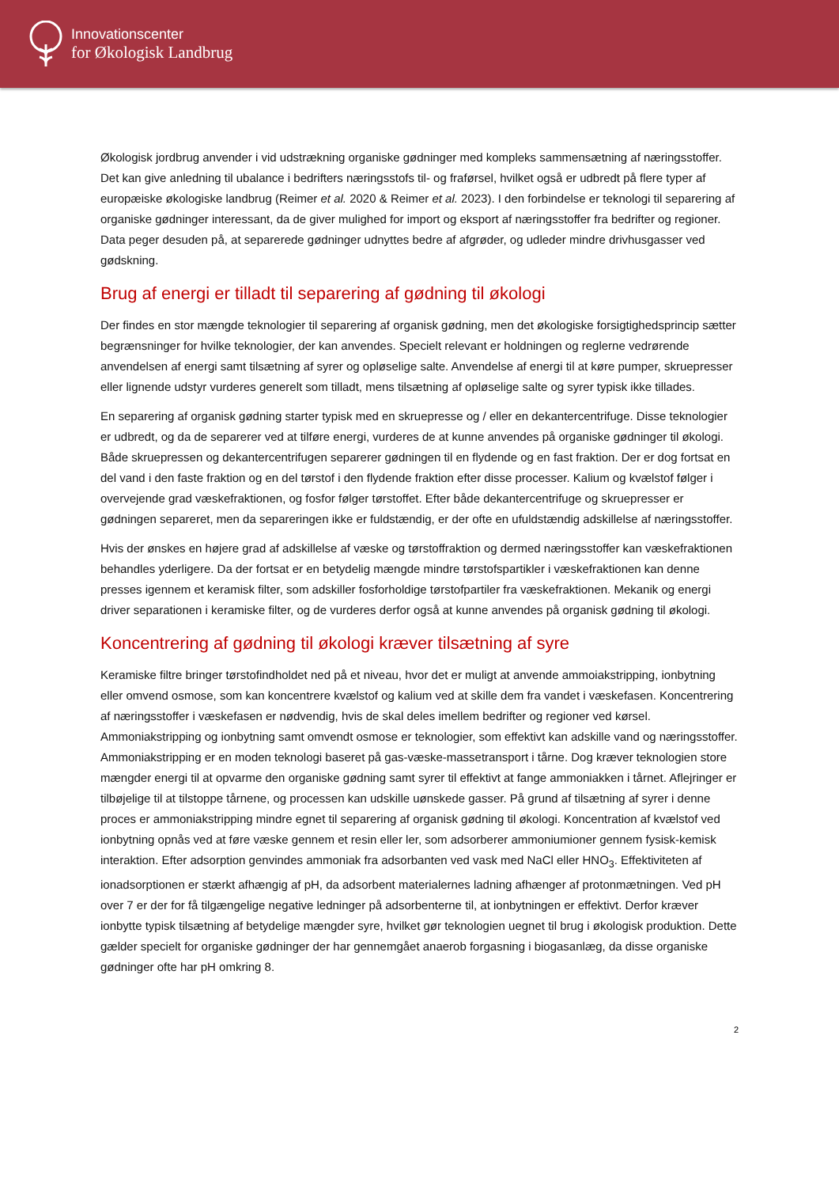Innovationscenter
for Økologisk Landbrug
Økologisk jordbrug anvender i vid udstrækning organiske gødninger med kompleks sammensætning af næringsstoffer. Det kan give anledning til ubalance i bedrifters næringsstofs til- og fraførsel, hvilket også er udbredt på flere typer af europæiske økologiske landbrug (Reimer et al. 2020 & Reimer et al. 2023). I den forbindelse er teknologi til separering af organiske gødninger interessant, da de giver mulighed for import og eksport af næringsstoffer fra bedrifter og regioner. Data peger desuden på, at separerede gødninger udnyttes bedre af afgrøder, og udleder mindre drivhusgasser ved gødskning.
Brug af energi er tilladt til separering af gødning til økologi
Der findes en stor mængde teknologier til separering af organisk gødning, men det økologiske forsigtighedsprincip sætter begrænsninger for hvilke teknologier, der kan anvendes. Specielt relevant er holdningen og reglerne vedrørende anvendelsen af energi samt tilsætning af syrer og opløselige salte. Anvendelse af energi til at køre pumper, skruepresser eller lignende udstyr vurderes generelt som tilladt, mens tilsætning af opløselige salte og syrer typisk ikke tillades.
En separering af organisk gødning starter typisk med en skruepresse og / eller en dekantercentrifuge. Disse teknologier er udbredt, og da de separerer ved at tilføre energi, vurderes de at kunne anvendes på organiske gødninger til økologi. Både skruepressen og dekantercentrifugen separerer gødningen til en flydende og en fast fraktion. Der er dog fortsat en del vand i den faste fraktion og en del tørstof i den flydende fraktion efter disse processer. Kalium og kvælstof følger i overvejende grad væskefraktionen, og fosfor følger tørstoffet. Efter både dekantercentrifuge og skruepresser er gødningen separeret, men da separeringen ikke er fuldstændig, er der ofte en ufuldstændig adskillelse af næringsstoffer.
Hvis der ønskes en højere grad af adskillelse af væske og tørstoffraktion og dermed næringsstoffer kan væskefraktionen behandles yderligere. Da der fortsat er en betydelig mængde mindre tørstofspartikler i væskefraktionen kan denne presses igennem et keramisk filter, som adskiller fosforholdige tørstofpartiler fra væskefraktionen. Mekanik og energi driver separationen i keramiske filter, og de vurderes derfor også at kunne anvendes på organisk gødning til økologi.
Koncentrering af gødning til økologi kræver tilsætning af syre
Keramiske filtre bringer tørstofindholdet ned på et niveau, hvor det er muligt at anvende ammoiakstripping, ionbytning eller omvend osmose, som kan koncentrere kvælstof og kalium ved at skille dem fra vandet i væskefasen. Koncentrering af næringsstoffer i væskefasen er nødvendig, hvis de skal deles imellem bedrifter og regioner ved kørsel. Ammoniakstripping og ionbytning samt omvendt osmose er teknologier, som effektivt kan adskille vand og næringsstoffer. Ammoniakstripping er en moden teknologi baseret på gas-væske-massetransport i tårne. Dog kræver teknologien store mængder energi til at opvarme den organiske gødning samt syrer til effektivt at fange ammoniakken i tårnet. Aflejringer er tilbøjelige til at tilstoppe tårnene, og processen kan udskille uønskede gasser. På grund af tilsætning af syrer i denne proces er ammoniakstripping mindre egnet til separering af organisk gødning til økologi. Koncentration af kvælstof ved ionbytning opnås ved at føre væske gennem et resin eller ler, som adsorberer ammoniumioner gennem fysisk-kemisk interaktion. Efter adsorption genvindes ammoniak fra adsorbanten ved vask med NaCl eller HNO<sub>3</sub>. Effektiviteten af ionadsorptionen er stærkt afhængig af pH, da adsorbent materialernes ladning afhænger af protonmætningen. Ved pH over 7 er der for få tilgængelige negative ledninger på adsorbenterne til, at ionbytningen er effektivt. Derfor kræver ionbytte typisk tilsætning af betydelige mængder syre, hvilket gør teknologien uegnet til brug i økologisk produktion. Dette gælder specielt for organiske gødninger der har gennemgået anaerob forgasning i biogasanlæg, da disse organiske gødninger ofte har pH omkring 8.
2